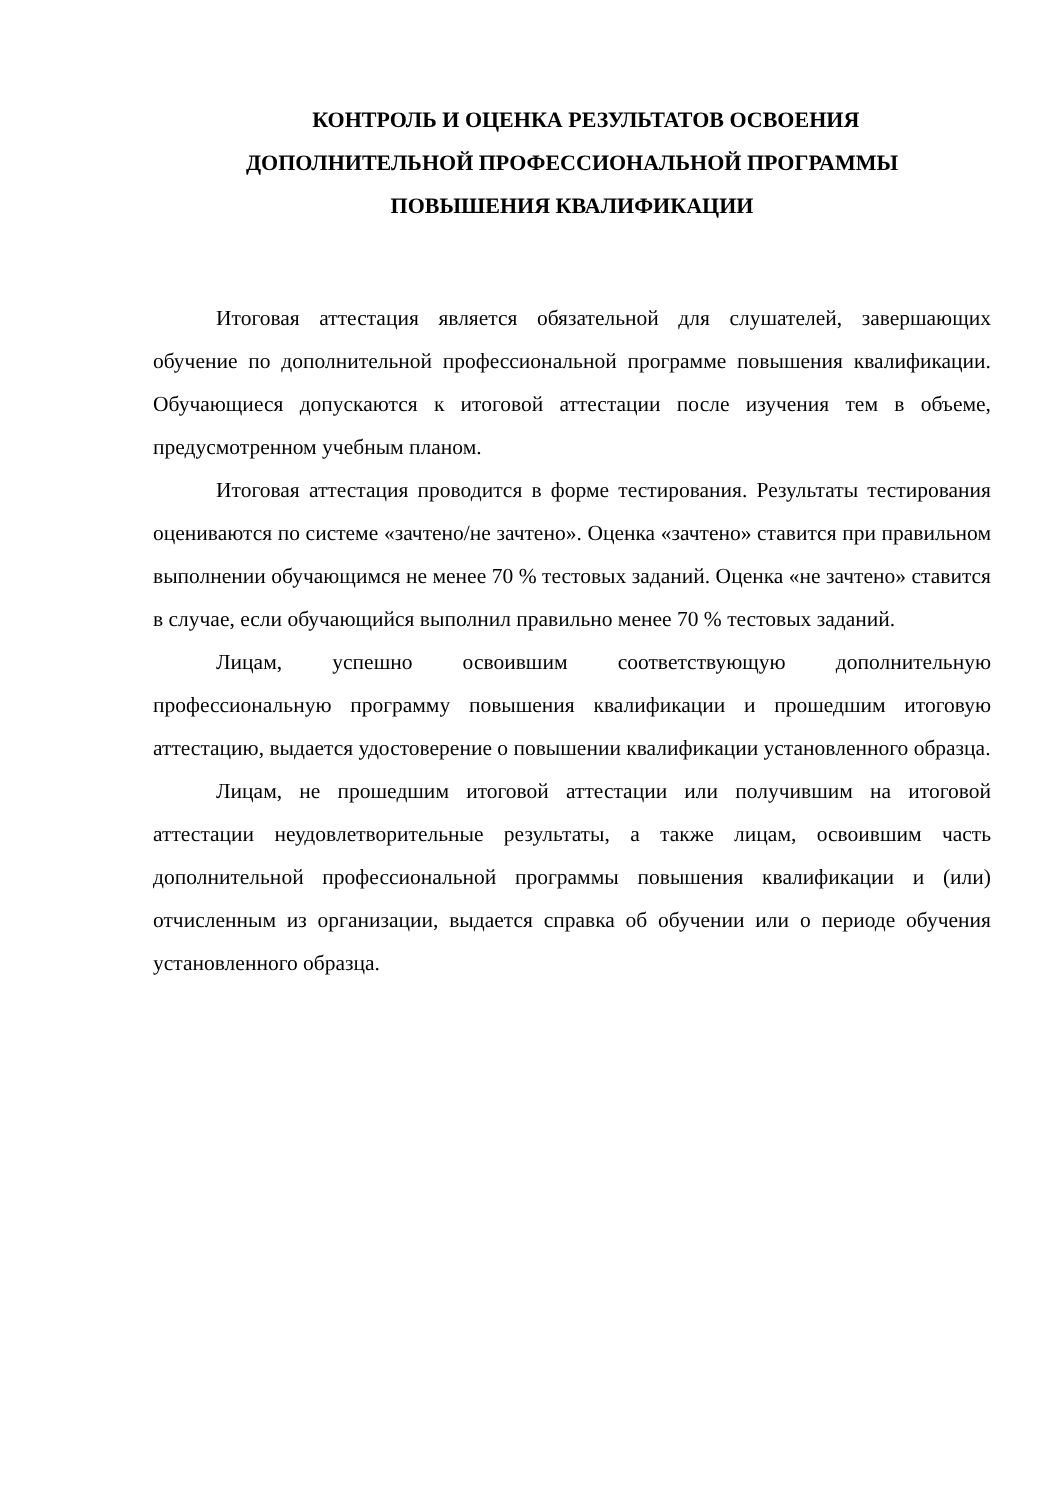КОНТРОЛЬ И ОЦЕНКА РЕЗУЛЬТАТОВ ОСВОЕНИЯ
ДОПОЛНИТЕЛЬНОЙ ПРОФЕССИОНАЛЬНОЙ ПРОГРАММЫ
ПОВЫШЕНИЯ КВАЛИФИКАЦИИ
Итоговая аттестация является обязательной для слушателей, завершающих обучение по дополнительной профессиональной программе повышения квалификации. Обучающиеся допускаются к итоговой аттестации после изучения тем в объеме, предусмотренном учебным планом.
Итоговая аттестация проводится в форме тестирования. Результаты тестирования оцениваются по системе «зачтено/не зачтено». Оценка «зачтено» ставится при правильном выполнении обучающимся не менее 70 % тестовых заданий. Оценка «не зачтено» ставится в случае, если обучающийся выполнил правильно менее 70 % тестовых заданий.
Лицам, успешно освоившим соответствующую дополнительную профессиональную программу повышения квалификации и прошедшим итоговую аттестацию, выдается удостоверение о повышении квалификации установленного образца.
Лицам, не прошедшим итоговой аттестации или получившим на итоговой аттестации неудовлетворительные результаты, а также лицам, освоившим часть дополнительной профессиональной программы повышения квалификации и (или) отчисленным из организации, выдается справка об обучении или о периоде обучения установленного образца.